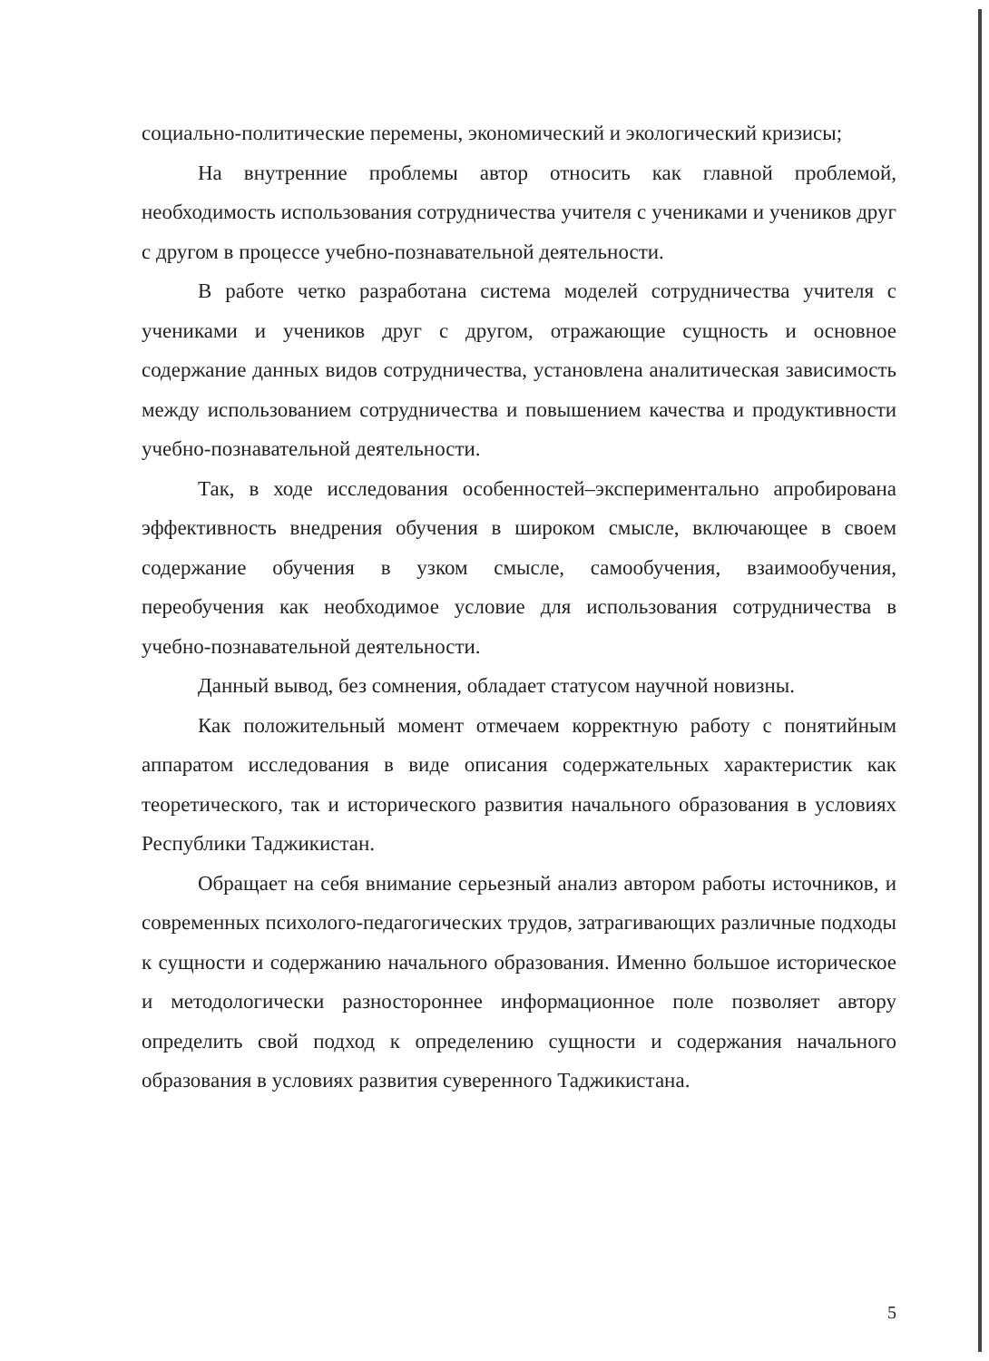социально-политические перемены, экономический и экологический кризисы;
На внутренние проблемы автор относить как главной проблемой, необходимость использования сотрудничества учителя с учениками и учеников друг с другом в процессе учебно-познавательной деятельности.
В работе четко разработана система моделей сотрудничества учителя с учениками и учеников друг с другом, отражающие сущность и основное содержание данных видов сотрудничества, установлена аналитическая зависимость между использованием сотрудничества и повышением качества и продуктивности учебно-познавательной деятельности.
Так, в ходе исследования особенностей–экспериментально апробирована эффективность внедрения обучения в широком смысле, включающее в своем содержание обучения в узком смысле, самообучения, взаимообучения, переобучения как необходимое условие для использования сотрудничества в учебно-познавательной деятельности.
Данный вывод, без сомнения, обладает статусом научной новизны.
Как положительный момент отмечаем корректную работу с понятийным аппаратом исследования в виде описания содержательных характеристик как теоретического, так и исторического развития начального образования в условиях Республики Таджикистан.
Обращает на себя внимание серьезный анализ автором работы источников, и современных психолого-педагогических трудов, затрагивающих различные подходы к сущности и содержанию начального образования. Именно большое историческое и методологически разностороннее информационное поле позволяет автору определить свой подход к определению сущности и содержания начального образования в условиях развития суверенного Таджикистана.
5